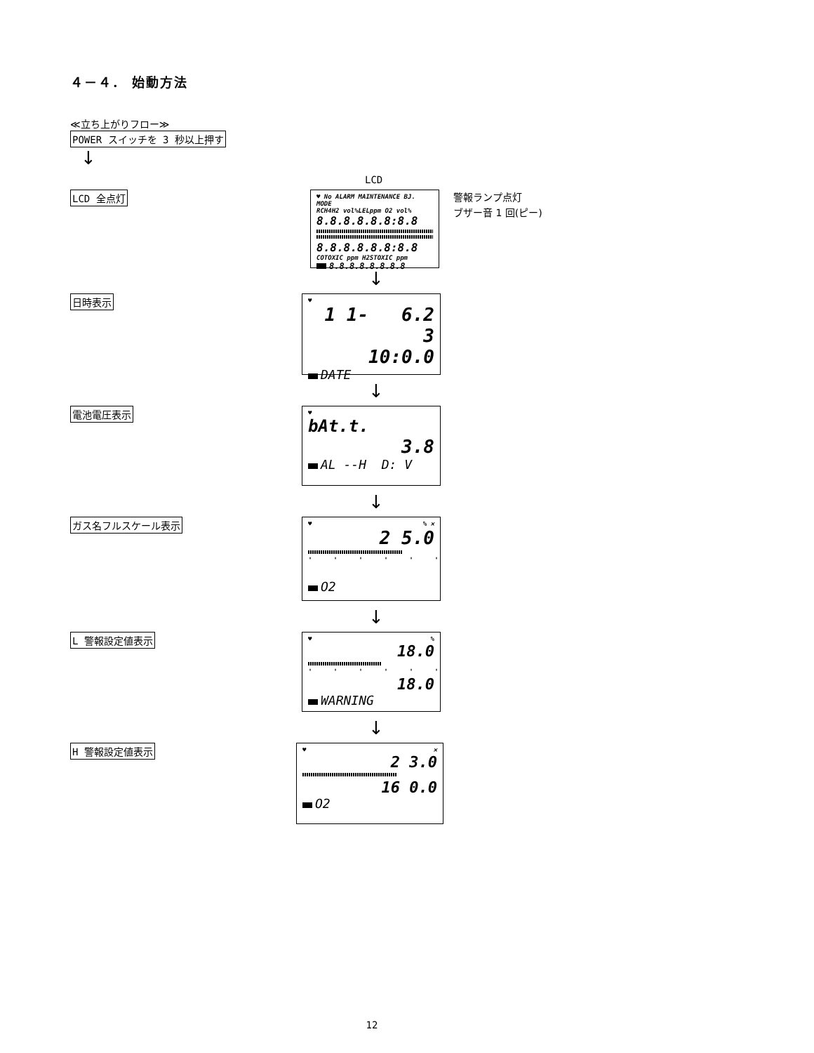４－４． 始動方法
≪立ち上がりフロー≫
POWER スイッチを 3 秒以上押す
↓
LCD
LCD 全点灯
♥ No ALARM MAINTENANCE BJ. MODE
RCH4H2 vol%LELppm O2 vol%
8.8.8.8.8.8:8.8
8.8.8.8.8.8:8.8
COTOXIC ppm H2STOXIC ppm
8.8.8.8.8.8.8.8
警報ランプ点灯
ブザー音 1 回(ピー)
↓
日時表示
♥
1 1- 6.2 3
10:0.0
DATE
↓
電池電圧表示
♥
bAt.t.
3.8
AL --H D: V
↓
ガス名フルスケール表示
♥ % ✕
2 5.0
''''''
O2
↓
L 警報設定値表示
♥ %
18.0
''''''
18.0
WARNING
↓
H 警報設定値表示
♥ ✕
2 3.0
16 0.0
O2
12